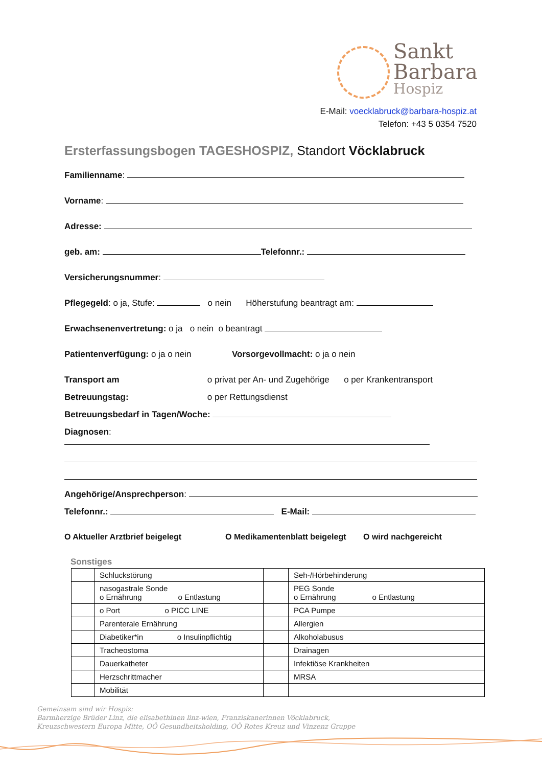Sankt
Barbara
Hospiz
E-Mail: voecklabruck@barbara-hospiz.at
Telefon: +43 5 0354 7520
Ersterfassungsbogen TAGESHOSPIZ, Standort Vöcklabruck
Familienname:
Vorname:
Adresse:
geb. am: Telefonnr.:
Versicherungsnummer:
Pflegegeld: o ja, Stufe: o nein Höherstufung beantragt am:
Erwachsenenvertretung: o ja o nein o beantragt
Patientenverfügung: o ja o nein Vorsorgevollmacht: o ja o nein
Transport am o privat per An- und Zugehörige o per Krankentransport
Betreuungstag: o per Rettungsdienst
Betreuungsbedarf in Tagen/Woche:
Diagnosen:
Angehörige/Ansprechperson:
Telefonnr.: E-Mail:
O Aktueller Arztbrief beigelegt O Medikamentenblatt beigelegt O wird nachgereicht
Sonstiges
| | Schluckstörung | | Seh-/Hörbehinderung |
| | nasogastrale Sonde o Ernährung o Entlastung | | PEG Sonde o Ernährung o Entlastung |
| | o Port o PICC LINE | | PCA Pumpe |
| | Parenterale Ernährung | | Allergien |
| | Diabetiker*in o Insulinpflichtig | | Alkoholabusus |
| | Tracheostoma | | Drainagen |
| | Dauerkatheter | | Infektiöse Krankheiten |
| | Herzschrittmacher | | MRSA |
| | Mobilität | | |
Gemeinsam sind wir Hospiz:
Barmherzige Brüder Linz, die elisabethinen linz-wien, Franziskanerinnen Vöcklabruck,
Kreuzschwestern Europa Mitte, OÖ Gesundheitsholding, OÖ Rotes Kreuz und Vinzenz Gruppe